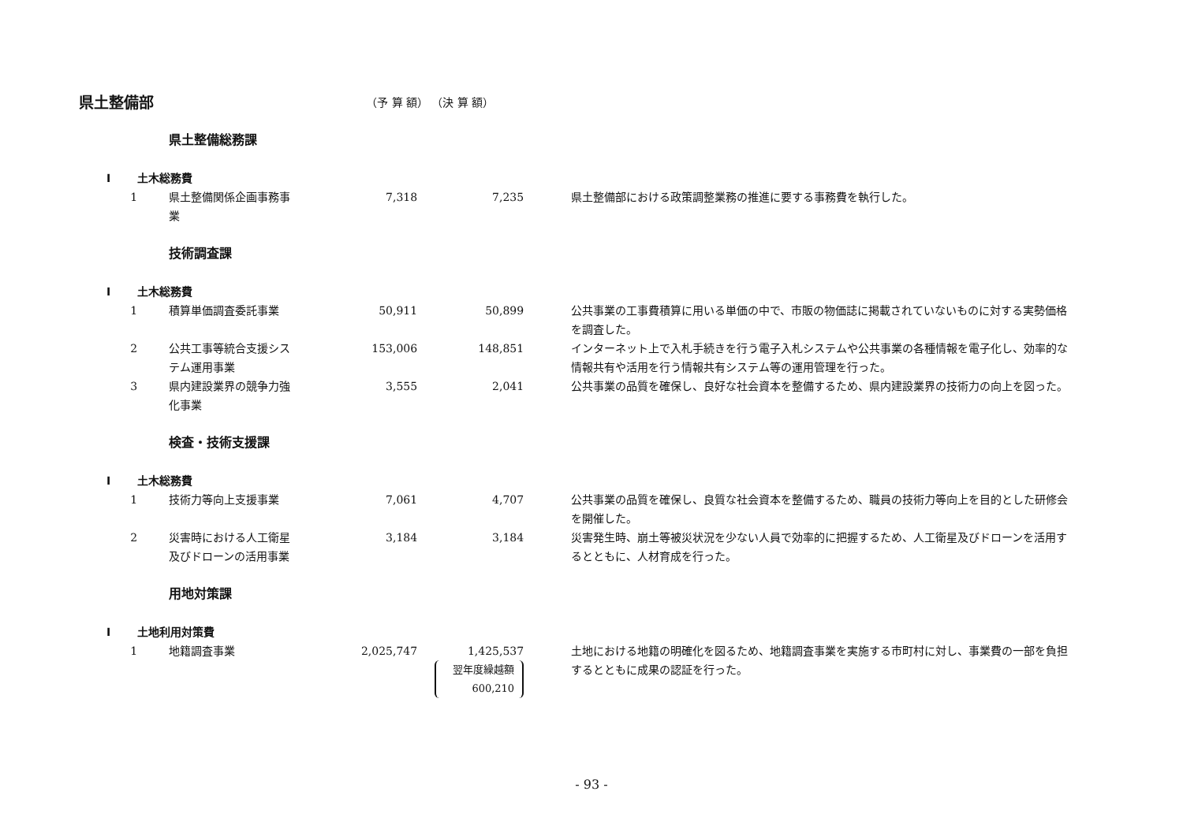| 県土整備部 | | | | （予 算 額） （決 算 額） | | | |
| | | | 県土整備総務課 | | | | |
| I | | 土木総務費 | | | | | |
| | 1 | | 県土整備関係企画事務事 業 | 7,318 | 7,235 | | 県土整備部における政策調整業務の推進に要する事務費を執行した。 |
| | | | 技術調査課 | | | | |
| I | | 土木総務費 | | | | | |
| | 1 | | 積算単価調査委託事業 | 50,911 | 50,899 | | 公共事業の工事費積算に用いる単価の中で、市販の物価誌に掲載されていないものに対する実勢価格を調査した。 |
| | 2 | | 公共工事等統合支援シス テム運用事業 | 153,006 | 148,851 | | インターネット上で入札手続きを行う電子入札システムや公共事業の各種情報を電子化し、効率的な情報共有や活用を行う情報共有システム等の運用管理を行った。 |
| | 3 | | 県内建設業界の競争力強 化事業 | 3,555 | 2,041 | | 公共事業の品質を確保し、良好な社会資本を整備するため、県内建設業界の技術力の向上を図った。 |
| | | | 検査・技術支援課 | | | | |
| I | | 土木総務費 | | | | | |
| | 1 | | 技術力等向上支援事業 | 7,061 | 4,707 | | 公共事業の品質を確保し、良質な社会資本を整備するため、職員の技術力等向上を目的とした研修会を開催した。 |
| | 2 | | 災害時における人工衛星 及びドローンの活用事業 | 3,184 | 3,184 | | 災害発生時、崩土等被災状況を少ない人員で効率的に把握するため、人工衛星及びドローンを活用するとともに、人材育成を行った。 |
| | | | 用地対策課 | | | | |
| I | | 土地利用対策費 | | | | | |
| | 1 | | 地籍調査事業 | 2,025,747 | 1,425,537 翌年度繰越額 600,210 | | 土地における地籍の明確化を図るため、地籍調査事業を実施する市町村に対し、事業費の一部を負担するとともに成果の認証を行った。 |
- 93 -